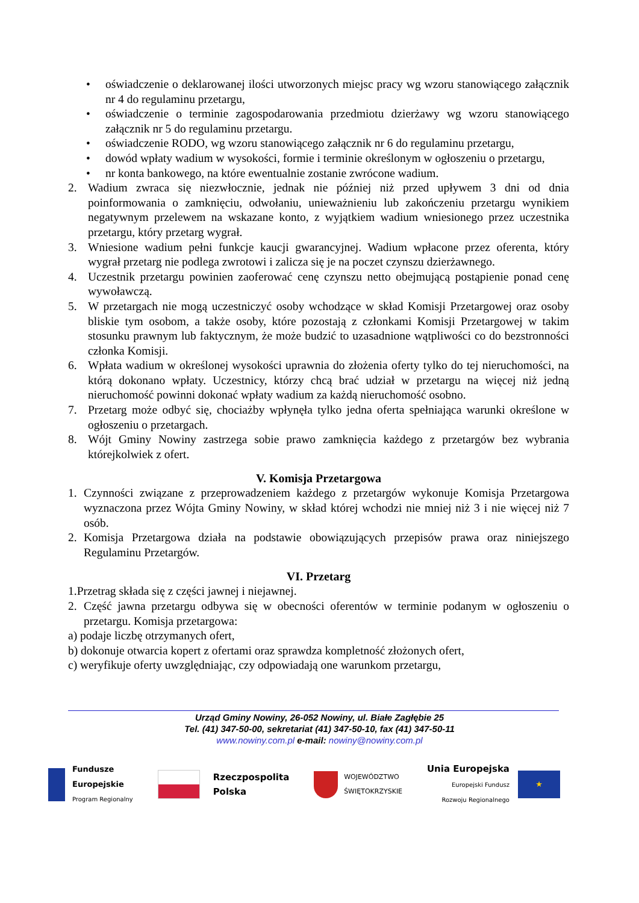• oświadczenie o deklarowanej ilości utworzonych miejsc pracy wg wzoru stanowiącego załącznik nr 4 do regulaminu przetargu,
• oświadczenie o terminie zagospodarowania przedmiotu dzierżawy wg wzoru stanowiącego załącznik nr 5 do regulaminu przetargu.
• oświadczenie RODO, wg wzoru stanowiącego załącznik nr 6 do regulaminu przetargu,
• dowód wpłaty wadium w wysokości, formie i terminie określonym w ogłoszeniu o przetargu,
• nr konta bankowego, na które ewentualnie zostanie zwrócone wadium.
2. Wadium zwraca się niezwłocznie, jednak nie później niż przed upływem 3 dni od dnia poinformowania o zamknięciu, odwołaniu, unieważnieniu lub zakończeniu przetargu wynikiem negatywnym przelewem na wskazane konto, z wyjątkiem wadium wniesionego przez uczestnika przetargu, który przetarg wygrał.
3. Wniesione wadium pełni funkcje kaucji gwarancyjnej. Wadium wpłacone przez oferenta, który wygrał przetarg nie podlega zwrotowi i zalicza się je na poczet czynszu dzierżawnego.
4. Uczestnik przetargu powinien zaoferować cenę czynszu netto obejmującą postąpienie ponad cenę wywoławczą.
5. W przetargach nie mogą uczestniczyć osoby wchodzące w skład Komisji Przetargowej oraz osoby bliskie tym osobom, a także osoby, które pozostają z członkami Komisji Przetargowej w takim stosunku prawnym lub faktycznym, że może budzić to uzasadnione wątpliwości co do bezstronności członka Komisji.
6. Wpłata wadium w określonej wysokości uprawnia do złożenia oferty tylko do tej nieruchomości, na którą dokonano wpłaty. Uczestnicy, którzy chcą brać udział w przetargu na więcej niż jedną nieruchomość powinni dokonać wpłaty wadium za każdą nieruchomość osobno.
7. Przetarg może odbyć się, chociażby wpłynęła tylko jedna oferta spełniająca warunki określone w ogłoszeniu o przetargach.
8. Wójt Gminy Nowiny zastrzega sobie prawo zamknięcia każdego z przetargów bez wybrania którejkolwiek z ofert.
V. Komisja Przetargowa
1. Czynności związane z przeprowadzeniem każdego z przetargów wykonuje Komisja Przetargowa wyznaczona przez Wójta Gminy Nowiny, w skład której wchodzi nie mniej niż 3 i nie więcej niż 7 osób.
2. Komisja Przetargowa działa na podstawie obowiązujących przepisów prawa oraz niniejszego Regulaminu Przetargów.
VI. Przetarg
1.Przetrag składa się z części jawnej i niejawnej.
2. Część jawna przetargu odbywa się w obecności oferentów w terminie podanym w ogłoszeniu o przetargu. Komisja przetargowa:
a) podaje liczbę otrzymanych ofert,
b) dokonuje otwarcia kopert z ofertami oraz sprawdza kompletność złożonych ofert,
c) weryfikuje oferty uwzględniając, czy odpowiadają one warunkom przetargu,
Urząd Gminy Nowiny, 26-052 Nowiny, ul. Białe Zagłębie 25
Tel. (41) 347-50-00, sekretariat (41) 347-50-10, fax (41) 347-50-11
www.nowiny.com.pl e-mail: nowiny@nowiny.com.pl
Fundusze
Europejskie
Program Regionalny
Rzeczpospolita
Polska
WOJEWÓDZTWO
ŚWIĘTOKRZYSKIE
Unia Europejska
Europejski Fundusz
Rozwoju Regionalnego
★